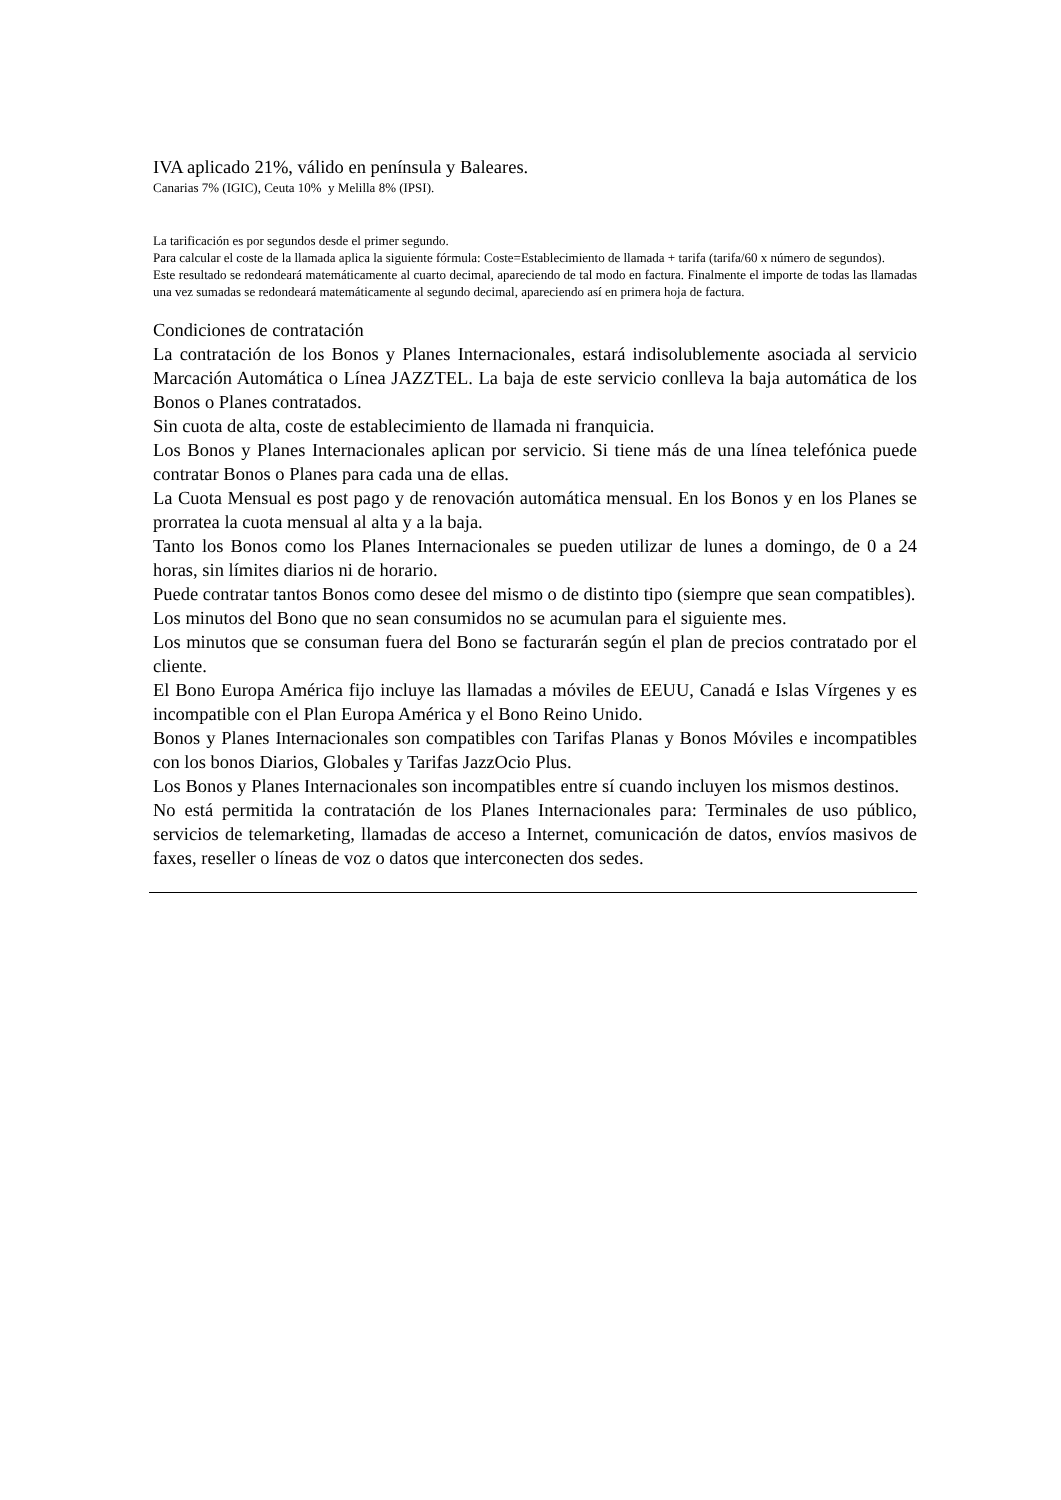IVA aplicado 21%, válido en península y Baleares.
Canarias 7% (IGIC), Ceuta 10% y Melilla 8% (IPSI).
La tarificación es por segundos desde el primer segundo.
Para calcular el coste de la llamada aplica la siguiente fórmula: Coste=Establecimiento de llamada + tarifa (tarifa/60 x número de segundos).
Este resultado se redondeará matemáticamente al cuarto decimal, apareciendo de tal modo en factura. Finalmente el importe de todas las llamadas una vez sumadas se redondeará matemáticamente al segundo decimal, apareciendo así en primera hoja de factura.
Condiciones de contratación
La contratación de los Bonos y Planes Internacionales, estará indisolublemente asociada al servicio Marcación Automática o Línea JAZZTEL. La baja de este servicio conlleva la baja automática de los Bonos o Planes contratados.
Sin cuota de alta, coste de establecimiento de llamada ni franquicia.
Los Bonos y Planes Internacionales aplican por servicio. Si tiene más de una línea telefónica puede contratar Bonos o Planes para cada una de ellas.
La Cuota Mensual es post pago y de renovación automática mensual. En los Bonos y en los Planes se prorratea la cuota mensual al alta y a la baja.
Tanto los Bonos como los Planes Internacionales se pueden utilizar de lunes a domingo, de 0 a 24 horas, sin límites diarios ni de horario.
Puede contratar tantos Bonos como desee del mismo o de distinto tipo (siempre que sean compatibles).
Los minutos del Bono que no sean consumidos no se acumulan para el siguiente mes.
Los minutos que se consuman fuera del Bono se facturarán según el plan de precios contratado por el cliente.
El Bono Europa América fijo incluye las llamadas a móviles de EEUU, Canadá e Islas Vírgenes y es incompatible con el Plan Europa América y el Bono Reino Unido.
Bonos y Planes Internacionales son compatibles con Tarifas Planas y Bonos Móviles e incompatibles con los bonos Diarios, Globales y Tarifas JazzOcio Plus.
Los Bonos y Planes Internacionales son incompatibles entre sí cuando incluyen los mismos destinos.
No está permitida la contratación de los Planes Internacionales para: Terminales de uso público, servicios de telemarketing, llamadas de acceso a Internet, comunicación de datos, envíos masivos de faxes, reseller o líneas de voz o datos que interconecten dos sedes.